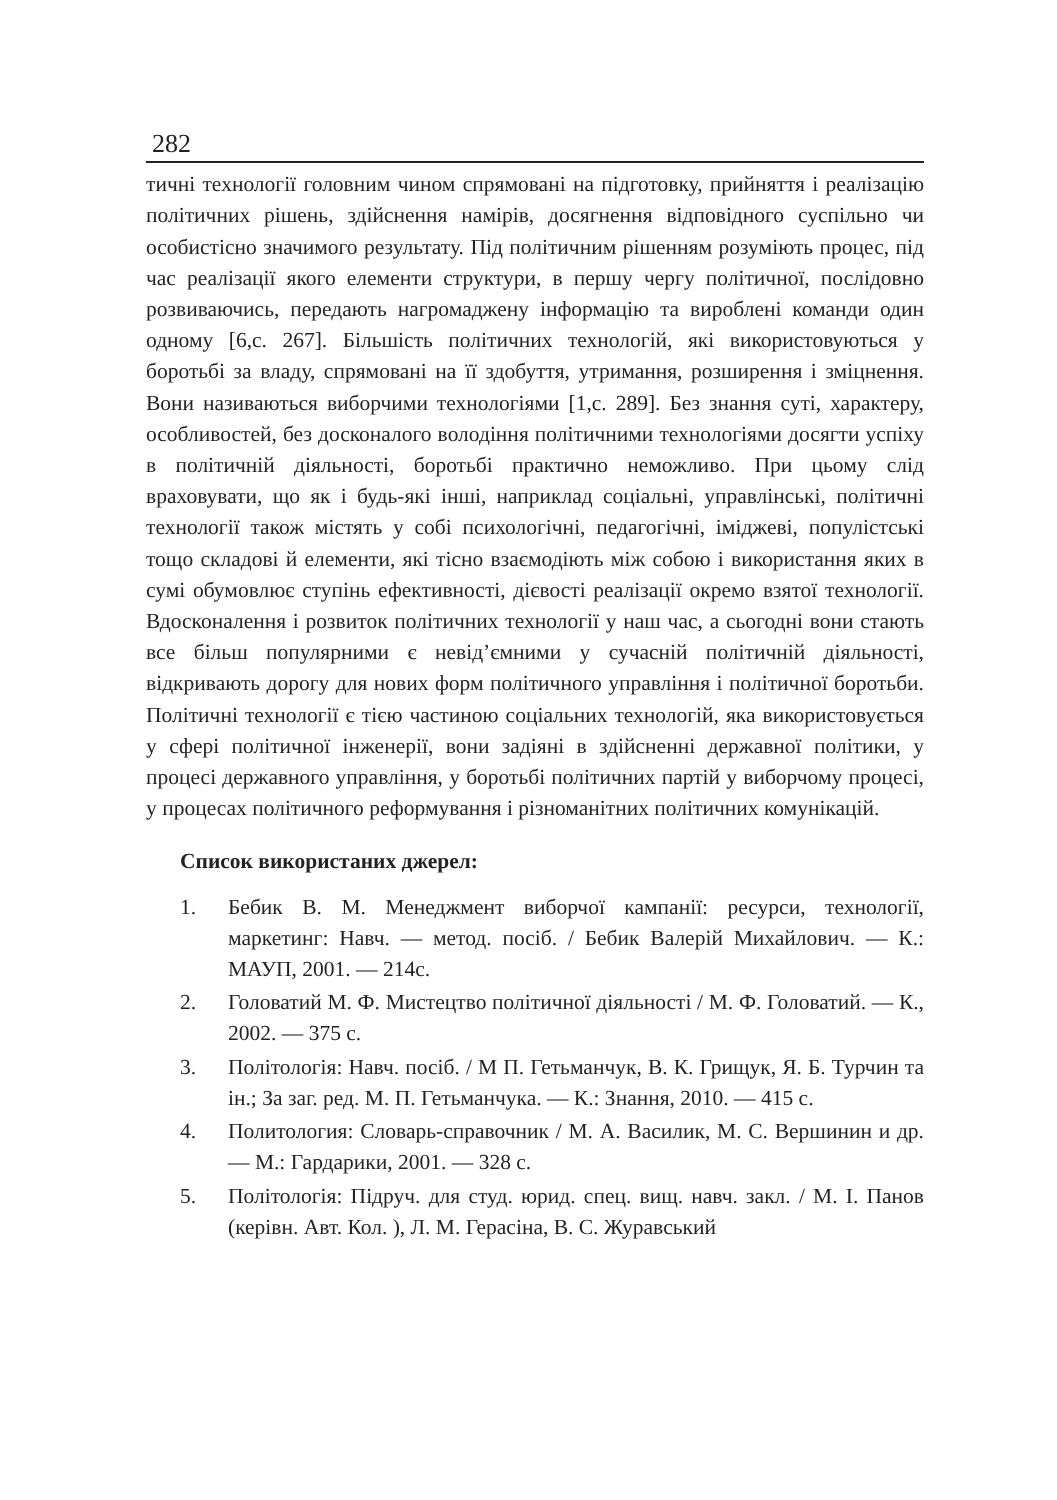282
тичні технології головним чином спрямовані на підготовку, прийняття і реалізацію політичних рішень, здійснення намірів, досягнення відповідного суспільно чи особистісно значимого результату. Під політичним рішенням розуміють процес, під час реалізації якого елементи структури, в першу чергу політичної, послідовно розвиваючись, передають нагромаджену інформацію та вироблені команди один одному [6,с. 267]. Більшість політичних технологій, які використовуються у боротьбі за владу, спрямовані на її здобуття, утримання, розширення і зміцнення. Вони називаються виборчими технологіями [1,с. 289]. Без знання суті, характеру, особливостей, без досконалого володіння політичними технологіями досягти успіху в політичній діяльності, боротьбі практично неможливо. При цьому слід враховувати, що як і будь-які інші, наприклад соціальні, управлінські, політичні технології також містять у собі психологічні, педагогічні, іміджеві, популістські тощо складові й елементи, які тісно взаємодіють між собою і використання яких в сумі обумовлює ступінь ефективності, дієвості реалізації окремо взятої технології. Вдосконалення і розвиток політичних технології у наш час, а сьогодні вони стають все більш популярними є невід’ємними у сучасній політичній діяльності, відкривають дорогу для нових форм політичного управління і політичної боротьби. Політичні технології є тією частиною соціальних технологій, яка використовується у сфері політичної інженерії, вони задіяні в здійсненні державної політики, у процесі державного управління, у боротьбі політичних партій у виборчому процесі, у процесах політичного реформування і різноманітних політичних комунікацій.
Список використаних джерел:
1. Бебик В. М. Менеджмент виборчої кампанії: ресурси, технології, маркетинг: Навч. — метод. посіб. / Бебик Валерій Михайлович. — К.: МАУП, 2001. — 214с.
2. Головатий М. Ф. Мистецтво політичної діяльності / М. Ф. Головатий. — К., 2002. — 375 с.
3. Політологія: Навч. посіб. / М П. Гетьманчук, В. К. Грищук, Я. Б. Турчин та ін.; За заг. ред. М. П. Гетьманчука. — К.: Знання, 2010. — 415 с.
4. Политология: Словарь-справочник / М. А. Василик, М. С. Вершинин и др. — М.: Гардарики, 2001. — 328 с.
5. Політологія: Підруч. для студ. юрид. спец. вищ. навч. закл. / М. І. Панов (керівн. Авт. Кол. ), Л. М. Герасіна, В. С. Журавський